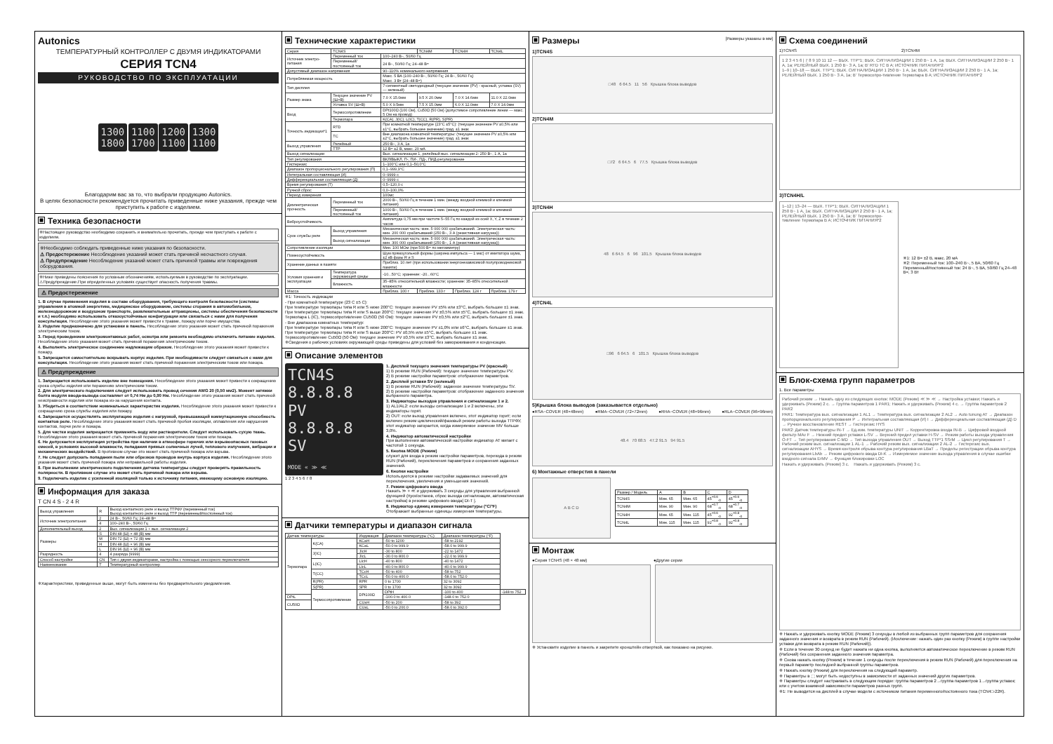Autonics
ТЕМПЕРАТУРНЫЙ КОНТРОЛЛЕР С ДВУМЯ ИНДИКАТОРАМИ
СЕРИЯ TCN4
РУКОВОДСТВО ПО ЭКСПЛУАТАЦИИ
1300
1800
1100
1700
1200
1100
1300
1100
Благодарим вас за то, что выбрали продукцию Autonics.
В целях безопасности рекомендуется прочитать приведенные ниже указания, прежде чем приступить к работе с изделием.
Техника безопасности
※Настоящее руководство необходимо сохранить и внимательно прочитать, прежде чем приступать к работе с изделием.
※Необходимо соблюдать приведенные ниже указания по безопасности.
⚠ Предостережение Несоблюдение указаний может стать причиной несчастного случая.
⚠ Предупреждение Несоблюдение указаний может стать причиной травмы или повреждения оборудования.
※Ниже приведены пояснения по условным обозначениям, используемым в руководстве по эксплуатации.
⚠Предупреждение.При определенных условиях существует опасность получения травмы.
⚠ Предостережение
1. В случае применения изделия в составе оборудования, требующего контроля безопасности (системы управления в атомной энергетике, медицинское оборудование, системы сгорания в автомобильном, железнодорожном и воздушном транспорте, развлекательные аттракционы, системы обеспечения безопасности и т.п.) необходимо использовать отказоустойчивые конфигурации или связаться с нами для получения консультации. Несоблюдение этого указания может привести к травме, пожару или порче имущества.
2. Изделие предназначено для установки в панель. Несоблюдение этого указания может стать причиной поражения электрическим током.
3. Перед проведением электромонтажных работ, осмотра или ремонта необходимо отключить питание изделия. Несоблюдение этого указания может стать причиной поражения электрическим током.
4. Выполнять электрическое соединение надлежащим образом. Несоблюдение этого указания может привести к пожару.
5. Запрещается самостоятельно вскрывать корпус изделия. При необходимости следует связаться с нами для консультации. Несоблюдение этого указания может стать причиной поражения электрическим током или пожара.
⚠ Предупреждение
1. Запрещается использовать изделие вне помещения. Несоблюдение этого указания может привести к сокращению срока службы изделия или поражению электрическим током.
2. Для электрического подключения следует использовать провод сечения AWG 20 (0,50 мм2). Момент затяжки болта модуля ввода-вывода составляет от 0,74 Нм до 0,90 Нм. Несоблюдение этого указания может стать причиной неисправности изделия или пожара из-за нарушения контакта.
3. Убедиться в соответствии номинальных характеристик изделия. Несоблюдение этого указания может привести к сокращению срока службы изделия или пожару.
4. Запрещается осуществлять эксплуатацию изделия с нагрузкой, превышающей коммутационную способность контактов реле. Несоблюдение этого указания может стать причиной пробоя изоляции, оплавления или нарушения контактов, порчи реле и пожара.
5. Для чистки изделия запрещается применять воду или растворители. Следует использовать сухую ткань. Несоблюдение этого указания может стать причиной поражения электрическим током или пожара.
6. Не допускается эксплуатация устройства при наличии в атмосфере горючих или взрывоопасных газовых смесей, в условиях высокой влажности, попадания прямых солнечных лучей, теплового излучения, вибрации и механических воздействий. В противном случае это может стать причиной пожара или взрыва.
7. Не следует допускать попадания пыли или обрезков проводов внутрь корпуса изделия. Несоблюдение этого указания может стать причиной пожара или неправильной работы изделия.
8. При выполнении электрического подключения датчика температуры следует проверять правильность полярности. В противном случае это может стать причиной пожара или взрыва.
9. Подключать изделие с усиленной изоляцией только к источнику питания, имеющему основную изоляцию.
Информация для заказа
T CN 4 S - 2 4 R
| Выход управления | R | Выход контактного реле и выход ТТРФУ (переменный ток) Выход контактного реле и выход ТТР (переменный/постоянный ток) |
| Источник электропитания | 2 | 24 B~, 50/60 Гц; 24–48 B= |
| | 4 | 100–240 В~, 50/60 Гц |
| Дополнительный выход | 2 | Вых. сигнализации 1 + вых. сигнализации 2 |
| Размеры | S | DIN 48 (Ш) × 48 (В) мм |
| | M | DIN 72 (Ш) × 72 (В) мм |
| | H | DIN 48 (Ш) × 96 (В) мм |
| | L | DIN 96 (Ш) × 96 (В) мм |
| Разрядность | 4 | 4 разряда (9999) |
| Способ настройки | CN | Тип с двумя индикаторами, настройка с помощью сенсорного переключателя |
| Наименование | T | Температурный контроллер |
※Характеристики, приведенные выше, могут быть изменены без предварительного уведомления.
Технические характеристики
| Серия | TCN4S | | TCN4M | TCN4H | TCN4L |
| Источник электро-питания | Переменный ток | 100–240 В~, 50/60 Гц | | | |
| | Переменный/ постоянный ток | 24 В~, 50/60 Гц; 24–48 В= | | | |
| Допустимый диапазон напряжения | | 90–110% номинального напряжения | | | |
| Потребляемая мощность | | Макс. 5 ВА (100–240 В~, 50/60 Гц; 24 В~, 50/60 Гц) Макс. 3 Вт (24–48 В=) | | | |
| Тип дисплея | | 7-сегментный светодиодный (текущее значение (PV) - красный, уставка (SV) — зеленый) | | | |
| Размер знака | Текущее значение PV (Ш×В) | 7.0 X 15.0мм | 9.5 X 20.0мм | 7.0 X 14.6мм | 11.0 X 22.0мм |
| | Уставка SV (Ш×В) | 5.0 X 9.5мм | 7.5 X 15.0мм | 6.0 X 12.0мм | 7.0 X 14.0мм |
| Вход | Термосопротивление | DPt100Ω (100 Ом), Cu50Ω (50 Ом) (допустимое сопротивление линии — макс. 5 Ом на провод) | | | |
| | Термопара | K(CA), J(IC), L(IC), T(CC), R(PR), S(PR) | | | |
| Точность индикации*1 | RTD | При комнатной температуре (23°C ±5°C): (текущее значение PV ±0,5% или ±1°C, выбрать большее значение) град. ±1 знак | | | |
| | TC | Вне диапазона комнатной температуры: (текущее значение PV ±0,5% или ±2°C, выбрать большее значение) град. ±1 знак | | | |
| Выход управления | Релейный | 250 В~, 3 А, 1a | | | |
| | TTP | 12 В= ±2 В, макс. 20 мА | | | |
| Выход сигнализации | | Вых. сигнализации 1, релейный вых. сигнализации 2: 250 В~, 1 А, 1a | | | |
| Тип регулирования | | ВКЛ/ВЫКЛ, П-, ПИ-, ПД-, ПИД-регулирование | | | |
| Гистерезис | | 1–100°C или 0,1–50,0°C | | | |
| Диапазон пропорционального регулирования (П) | | 0,1–999,9°C | | | |
| Интегральная составляющая (И) | | 0–9999 с | | | |
| Дифференциальная составляющая (Д) | | 0–9999 с | | | |
| Время регулирования (T) | | 0,5–120,0 с | | | |
| Ручной сброс | | 0,0–100,0% | | | |
| Период измерения | | 100мс | | | |
| Диэлектрическая прочность | Переменный ток | 2000 В~, 50/60 Гц в течение 1 мин. (между входной клеммой и клеммой питания) | | | |
| | Переменный/ постоянный ток | 1000 В~, 50/60 Гц в течение 1 мин. (между входной клеммой и клеммой питания) | | | |
| Виброустойчивость | | Амплитуда 0,75 мм при частоте 5–55 Гц по каждой из осей X, Y, Z в течение 2 часов | | | |
| Срок службы реле | Выход управления | Механическая часть: мин. 5 000 000 срабатываний. Электрическая часть: мин. 200 000 срабатываний (250 В~, 3 А (резистивная нагрузка)) | | | |
| | Выход сигнализации | Механическая часть: мин. 5 000 000 срабатываний. Электрическая часть: мин. 300 000 срабатываний (250 В~, 1 А (резистивная нагрузка)) | | | |
| Сопротивление изоляции | | Мин. 100 МОм (при 500 В= по мегомметру) | | | |
| Помехоустойчивость | | Шум прямоугольной формы (ширина импульса — 1 мкс) от имитатора шума, ±2 кВ фазы R и S | | | |
| Хранение данных в памяти | | Приблиз. 10 лет (при использовании энергонезависимой полупроводниковой памяти) | | | |
| Условия хранения и эксплуатации | Температура окружающей среды | -10...50°C; хранение: -20...60°C | | | |
| | Влажность | 35–85% относительной влажности; хранение: 35–85% относительной влажности | | | |
| Масса | | Приблиз. 100 г | Приблиз. 133 г | Приблиз. 124 г | Приблиз. 179 г |
※1: Точность индикации
- При комнатной температуре (23 C ±5 C):
При температуре термопары типа R или S ниже 200°C: текущее значение PV ±5% или ±3°C, выбрать большее ±1 знак.
При температуре термопары типа R или S выше 200°C: текущее значение PV ±0,5% или ±5°C, выбрать большее ±1 знак.
Термопара L (IC), термосопротивление CU50Ω (50 Ом): текущее значение PV ±0,5% или ±2°C, выбрать большее ±1 знак.
- Вне диапазона комнатных температур:
При температуре термопары типа R или S ниже 200°C: текущее значение PV ±1,0% или ±6°C, выбрать большее ±1 знак.
При температуре термопары типа R или S выше 200°C: PV ±0,5% или ±5°C, выбрать большее ±1 знак.
Термосопротивление Cu50Ω (50 Ом): текущее значение PV ±0,5% или ±3°C, выбрать большее ±1 знак.
※Сведения о рабочих условиях окружающей среды приведены для условий без замораживания и конденсации.
Описание элементов
TCN4S
8.8.8.8 PV
8.8.8.8 SV
MODE « ≫ ≪
1 2 3 4 5 6 7 8
1. Дисплей текущего значения температуры PV (красный)
1) В режиме RUN (Рабочий): текущее значение температуры PV.
2) В режиме настройки параметров: отображение параметров.
2. Дисплей уставки SV (зеленый)
1) В режиме RUN (Рабочий): заданное значение температуры SV.
2) В режиме настройки параметров: отображение заданного значения выбранного параметра.
3. Индикаторы выходов управления и сигнализации 1 и 2.
1) AL1/AL2: если выходы сигнализации 1 и 2 включены, эти индикаторы горят.
2) OUT: если выход управления включен, этот индикатор горит; если включен режим циклический/фазовый режим работы выхода ТТРФУ, этот индикатор загорается, когда измеряемое значение MV больше 3,0%.
4. Индикатор автоматической настройки
При выполнении автоматической настройки индикатор AT мигает с частотой 1 секунда.
5. Кнопка MODE (Режим)
служит для входа в режим настройки параметров, перехода в режим RUN (Рабочий), переключения параметров и сохранения заданных значений.
6. Кнопки настройки
Используются в режиме настройки задаваемых значений для переключения, увеличения и уменьшения значений.
7. Режим цифрового ввода
Нажать ≫ + ≪ и удерживать 3 секунды для управления выбранной функцией (пуск/останов, сброс выхода сигнализации, автоматическая настройка) в режиме цифрового ввода[ DI-T ].
8. Индикатор единиц измерения температуры (°C/°F)
Отображает выбранные единицы измерения температуры.
Датчики температуры и диапазон сигнала
| Датчик температуры | | Индикация | Диапазон температуры (°C) | Диапазон температуры (°F) | | |
| --- | --- | --- | --- | --- | --- | --- |
| Термопара | K(CA) | KCaH | -50 to 1200 | -58 to 2192 | | |
| | | KCaL | -50.0 to 999.9 | -58.0 to 999.9 | | |
| | J(IC) | JIcH | -30 to 800 | -22 to 1472 | | |
| | | JIcL | -30.0 to 800.0 | -22.0 to 999.9 | | |
| | L(IC) | LIcH | -40 to 800 | -40 to 1472 | | |
| | | LIcL | -40.0 to 800.0 | -40.0 to 999.9 | | |
| | T(CC) | TCcH | -50 to 400 | -58 to 752 | | |
| | | TCcL | -50.0 to 400.0 | -58.0 to 752.0 | | |
| | R(PR) | RPR | 0 to 1700 | 32 to 3092 | | |
| | S(PR) | SPR | 0 to 1700 | 32 to 3092 | | |
| | | Термосопротивление | DPt100Ω | DPtH | -100 to 400 | -148 to 752 |
| DPtL | -100.0 to 400.0 | | | -148.0 to 752.0 | | |
| CU50Ω | CUsH | | -50 to 200 | -58 to 392 | | |
| | CUsL | | -50.0 to 200.0 | -58.0 to 392.0 | | |
Размеры [Размеры указаны в мм]
1)TCN4S
□48 6 64.5 11 56 Крышка блока выводов
2)TCN4M
□72 6 64.5 6 77.5 Крышка блока выводов
3)TCN4H
48 6 64.5 6 96 101.5 Крышка блока выводов
4)TCN4L
□96 6 64.5 6 101.5 Крышка блока выводов
5)Крышка блока выводов (заказывается отдельно)
●RSA−COVER (48×48mm) ●RMA−COVER (72×72mm) ●RHA−COVER (48×96mm) ●RLA−COVER (96×96mm)
48.4 70 68.5 47.2 91.5 94 91.5
6) Монтажные отверстия в панели
A B C D
| Размер / Модель | A | B | C | D |
| --- | --- | --- | --- | --- |
| TCN4S | Мин. 65 | Мин. 65 | 45<sup>+0.6</sup><sub>-0</sub> | 45<sup>+0.6</sup><sub>-0</sub> |
| TCN4M | Мин. 90 | Мин. 90 | 68<sup>+0.7</sup><sub>-0</sub> | 68<sup>+0.7</sup><sub>-0</sub> |
| TCN4H | Мин. 65 | Мин. 115 | 45<sup>+0.6</sup><sub>-0</sub> | 92<sup>+0.8</sup><sub>-0</sub> |
| TCN4L | Мин. 115 | Мин. 115 | 92<sup>+0.8</sup><sub>-0</sub> | 92<sup>+0.8</sup><sub>-0</sub> |
Монтаж
●Серия TCN4S (48 × 48 мм) ●Другие серии
※ Установите изделие в панель и закрепите кронштейн отверткой, как показано на рисунке.
Схема соединений
1)TCN4S 2)TCN4M
1 2 3 4 5 6 | 7 8 9 10 11 12 — ВЫХ. ТТР*1; ВЫХ. СИГНАЛИЗАЦИИ 1 250 В~ 1 А, 1a; ВЫХ. СИГНАЛИЗАЦИИ 2 250 В~ 1 А, 1a; РЕЛЕЙНЫЙ ВЫХ. 1 250 В~ 3 А, 1a; B' RTD TC B A; ИСТОЧНИК ПИТАНИЯ*2
1–9 | 10–18 — ВЫХ. ТТР*1; ВЫХ. СИГНАЛИЗАЦИИ 1 250 В~ 1 А, 1a; ВЫХ. СИГНАЛИЗАЦИИ 2 250 В~ 1 А, 1a; РЕЛЕЙНЫЙ ВЫХ. 1 250 В~ 3 А, 1a; B' Термосопро-тивление Термопара B A; ИСТОЧНИК ПИТАНИЯ*2
3)TCN4H/L
1–12 | 13–24 — ВЫХ. ТТР*1; ВЫХ. СИГНАЛИЗАЦИИ 1 250 В~ 1 А, 1a; ВЫХ. СИГНАЛИЗАЦИИ 2 250 В~ 1 А, 1a; РЕЛЕЙНЫЙ ВЫХ. 1 250 В~ 3 А, 1a; B' Термосопро-тивление Термопара B A; ИСТОЧНИК ПИТАНИЯ*2
※1: 12 В= ±2 В, макс. 20 мА
※2: Переменный ток: 100–240 В~, 5 ВА, 50/60 Гц
Переменный/постоянный ток: 24 В~, 5 ВА, 50/60 Гц 24–48 В=, 3 Вт
Блок-схема групп параметров
1. Все параметры
Рабочий режим → Нажать одну из следующих кнопок: MODE (Режим) ≪ ≫ ≪ → Настройка уставки; Нажать и удерживать (Режим) 2 с. → Группа параметров 1 PAR1; Нажать и удерживать (Режим) 4 с. → Группа параметров 2 PAR2
PAR1: Температура вых. сигнализации 1 AL1 → Температура вых. сигнализации 2 AL2 → Auto tunung AT → Диапазон пропорционального регулирования P → Интегральная составляющая (И) I → Дифференциальная составляющая (Д) D → Ручное восстановление REST → Гистерезис HYS
PAR2: Датчик температуры IN-T → Ед.изм. температуры UNIT → Корректировка входа IN-B → Цифровой входной фильтр MAv F → Нижний предел уставки L-SV → Верхний предел уставки H-SV → Режим работы выхода управления O-FT → Тип регулирования C-MD → Тип выхода управления OUT → Выход ТТР*1 SSrM → Цикл регулирования T → Рабочий режим вых. сигнализации 1 AL-1 → Рабочий режим вых. сигнализации 2 AL-2 → Гистерезис вых. сигнализации AHYS → Время контроля обрыва контура регулирования LBaT → Пределы регистрации обрыва контура регулирования LbAb → Режим цифрового ввода DI-K → Измеряемое значение выхода управления в случае ошибки входного сигнала ErMV → Функция блокировки LOC
Нажать и удерживать (Режим) 3 с. Нажать и удерживать (Режим) 3 с.
※ Нажать и удерживать кнопку MODE (Режим) 3 секунды в любой из выбранных групп параметров для сохранения заданного значения и возврата в режим RUN (Рабочий). (Исключение: нажать один раз кнопку (Режим) в группе настройки уставки для возврата в режим RUN (Рабочий)).
※ Если в течение 30 секунд не будет нажата ни одна кнопка, выполняется автоматическое переключение в режим RUN (Рабочий) без сохранения заданного значения параметра.
※ Снова нажать кнопку (Режим) в течение 1 секунды после переключения в режим RUN (Рабочий) для переключения на первый параметр последней выбранной группы параметров.
※ Нажать кнопку (Режим) для переключения на следующий параметр.
※ Параметры в ⬚ могут быть недоступны в зависимости от заданных значений других параметров.
※ Параметры следует настраивать в следующем порядке: группа параметров 2→группа параметров 1→группа уставок; или с учетом взаимной зависимости параметров разных групп.
※1: Не выводится на дисплей в случае модели с источником питания переменного/постоянного тока (TCN4□-22R).